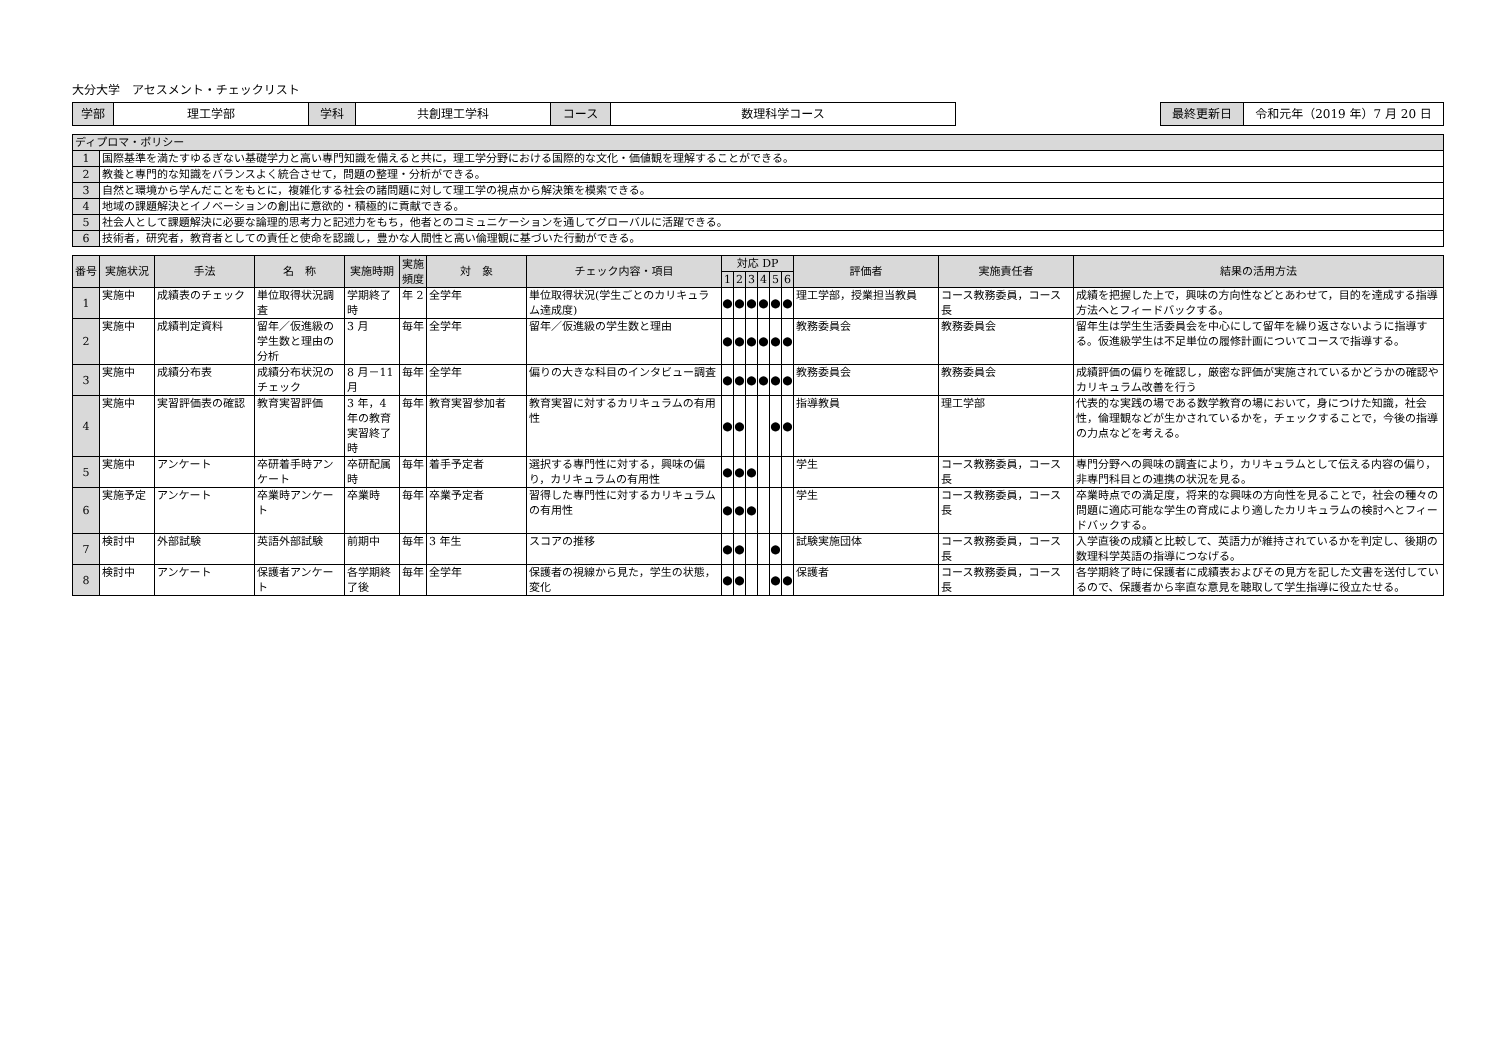大分大学　アセスメント・チェックリスト
| 学部 | 理工学部 | 学科 | 共創理工学科 | コース | 数理科学コース | | 最終更新日 | 令和元年（2019 年）7 月 20 日 |
| ディプロマ・ポリシー | |
| 1 | 国際基準を満たすゆるぎない基礎学力と高い専門知識を備えると共に，理工学分野における国際的な文化・価値観を理解することができる。 |
| 2 | 教養と専門的な知識をバランスよく統合させて，問題の整理・分析ができる。 |
| 3 | 自然と環境から学んだことをもとに，複雑化する社会の諸問題に対して理工学の視点から解決策を模索できる。 |
| 4 | 地域の課題解決とイノベーションの創出に意欲的・積極的に貢献できる。 |
| 5 | 社会人として課題解決に必要な論理的思考力と記述力をもち，他者とのコミュニケーションを通してグローバルに活躍できる。 |
| 6 | 技術者，研究者，教育者としての責任と使命を認識し，豊かな人間性と高い倫理観に基づいた行動ができる。 |
| 番号 | 実施状況 | 手法 | 名 称 | 実施時期 | 実施頻度 | 対 象 | チェック内容・項目 | 対応 DP | | | | | | 評価者 | 実施責任者 | 結果の活用方法 |
| --- | --- | --- | --- | --- | --- | --- | --- | --- | --- | --- | --- | --- | --- | --- | --- | --- |
| | | | | | | | | 1 | 2 | 3 | 4 | 5 | 6 | | | |
| 1 | 実施中 | 成績表のチェック | 単位取得状況調査 | 学期終了時 | 年 2 | 全学年 | 単位取得状況(学生ごとのカリキュラム達成度) | ● | ● | ● | ● | ● | ● | 理工学部，授業担当教員 | コース教務委員，コース長 | 成績を把握した上で，興味の方向性などとあわせて，目的を達成する指導方法へとフィードバックする。 |
| 2 | 実施中 | 成績判定資料 | 留年／仮進級の学生数と理由の分析 | 3 月 | 毎年 | 全学年 | 留年／仮進級の学生数と理由 | ● | ● | ● | ● | ● | ● | 教務委員会 | 教務委員会 | 留年生は学生生活委員会を中心にして留年を繰り返さないように指導する。仮進級学生は不足単位の履修計画についてコースで指導する。 |
| 3 | 実施中 | 成績分布表 | 成績分布状況のチェック | 8 月－11 月 | 毎年 | 全学年 | 偏りの大きな科目のインタビュー調査 | ● | ● | ● | ● | ● | ● | 教務委員会 | 教務委員会 | 成績評価の偏りを確認し，厳密な評価が実施されているかどうかの確認やカリキュラム改善を行う |
| 4 | 実施中 | 実習評価表の確認 | 教育実習評価 | 3 年，4 年の教育実習終了時 | 毎年 | 教育実習参加者 | 教育実習に対するカリキュラムの有用性 | ● | ● | | | ● | ● | 指導教員 | 理工学部 | 代表的な実践の場である数学教育の場において，身につけた知識，社会性，倫理観などが生かされているかを，チェックすることで，今後の指導の力点などを考える。 |
| 5 | 実施中 | アンケート | 卒研着手時アンケート | 卒研配属時 | 毎年 | 着手予定者 | 選択する専門性に対する，興味の偏り，カリキュラムの有用性 | ● | ● | ● | | | | 学生 | コース教務委員，コース長 | 専門分野への興味の調査により，カリキュラムとして伝える内容の偏り，非専門科目との連携の状況を見る。 |
| 6 | 実施予定 | アンケート | 卒業時アンケート | 卒業時 | 毎年 | 卒業予定者 | 習得した専門性に対するカリキュラムの有用性 | ● | ● | ● | | | | 学生 | コース教務委員，コース長 | 卒業時点での満足度，将来的な興味の方向性を見ることで，社会の種々の問題に適応可能な学生の育成により適したカリキュラムの検討へとフィードバックする。 |
| 7 | 検討中 | 外部試験 | 英語外部試験 | 前期中 | 毎年 | 3 年生 | スコアの推移 | ● | ● | | | ● | | 試験実施団体 | コース教務委員，コース長 | 入学直後の成績と比較して、英語力が維持されているかを判定し、後期の数理科学英語の指導につなげる。 |
| 8 | 検討中 | アンケート | 保護者アンケート | 各学期終了後 | 毎年 | 全学年 | 保護者の視線から見た，学生の状態，変化 | ● | ● | | | ● | ● | 保護者 | コース教務委員，コース長 | 各学期終了時に保護者に成績表およびその見方を記した文書を送付しているので、保護者から率直な意見を聴取して学生指導に役立たせる。 |